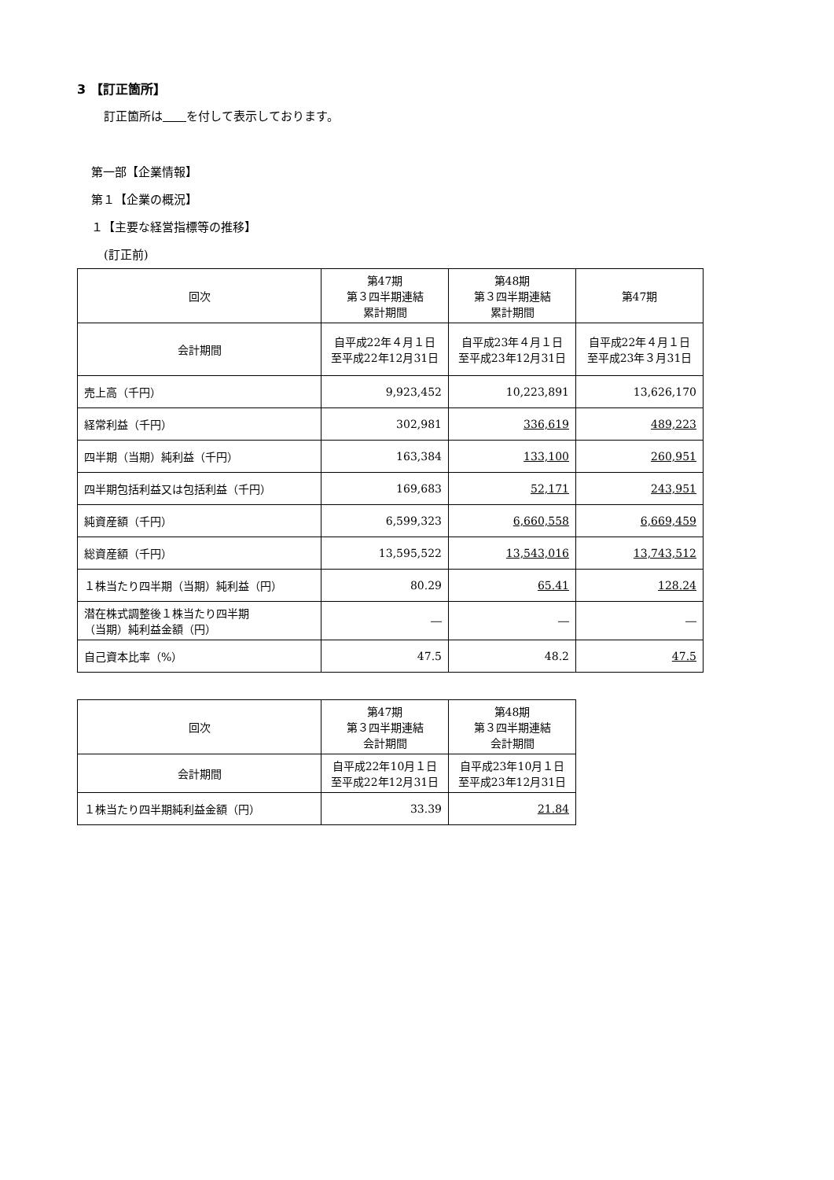3 【訂正箇所】
訂正箇所は　　 を付して表示しております。
第一部【企業情報】
第１【企業の概況】
１【主要な経営指標等の推移】
(訂正前)
| 回次 | 第47期 第３四半期連結 累計期間 | 第48期 第３四半期連結 累計期間 | 第47期 |
| 会計期間 | 自平成22年４月１日 至平成22年12月31日 | 自平成23年４月１日 至平成23年12月31日 | 自平成22年４月１日 至平成23年３月31日 |
| 売上高（千円） | 9,923,452 | 10,223,891 | 13,626,170 |
| 経常利益（千円） | 302,981 | 336,619 | 489,223 |
| 四半期（当期）純利益（千円） | 163,384 | 133,100 | 260,951 |
| 四半期包括利益又は包括利益（千円） | 169,683 | 52,171 | 243,951 |
| 純資産額（千円） | 6,599,323 | 6,660,558 | 6,669,459 |
| 総資産額（千円） | 13,595,522 | 13,543,016 | 13,743,512 |
| １株当たり四半期（当期）純利益（円） | 80.29 | 65.41 | 128.24 |
| 潜在株式調整後１株当たり四半期 （当期）純利益金額（円） | ― | ― | ― |
| 自己資本比率（%） | 47.5 | 48.2 | 47.5 |
| 回次 | 第47期 第３四半期連結 会計期間 | 第48期 第３四半期連結 会計期間 |
| 会計期間 | 自平成22年10月１日 至平成22年12月31日 | 自平成23年10月１日 至平成23年12月31日 |
| １株当たり四半期純利益金額（円） | 33.39 | 21.84 |